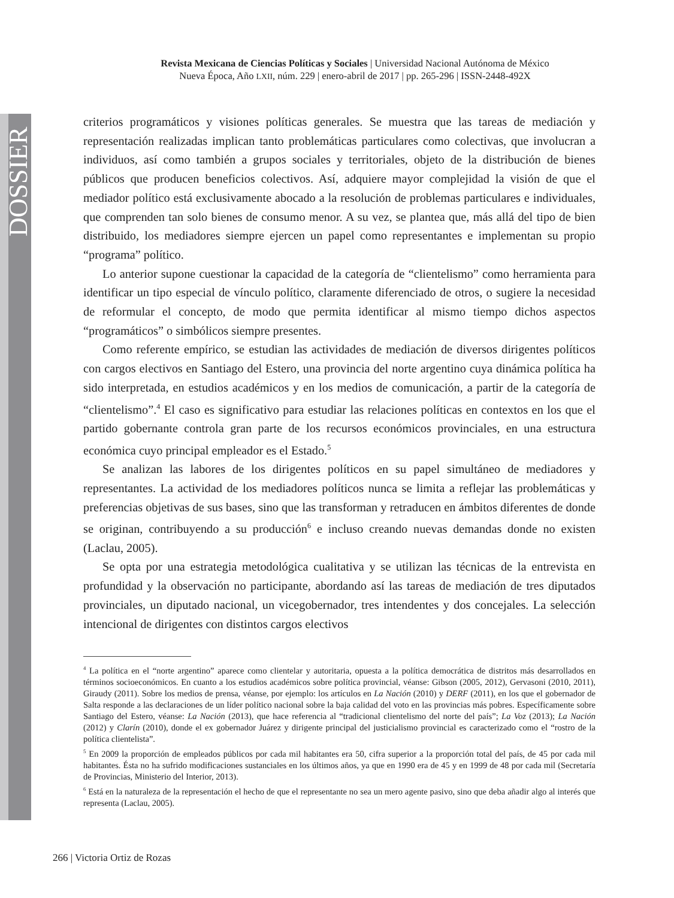DOSSIER
Revista Mexicana de Ciencias Políticas y Sociales | Universidad Nacional Autónoma de México
Nueva Época, Año LXII, núm. 229 | enero-abril de 2017 | pp. 265-296 | ISSN-2448-492X
criterios programáticos y visiones políticas generales. Se muestra que las tareas de mediación y representación realizadas implican tanto problemáticas particulares como colectivas, que involucran a individuos, así como también a grupos sociales y territoriales, objeto de la distribución de bienes públicos que producen beneficios colectivos. Así, adquiere mayor complejidad la visión de que el mediador político está exclusivamente abocado a la resolución de problemas particulares e individuales, que comprenden tan solo bienes de consumo menor. A su vez, se plantea que, más allá del tipo de bien distribuido, los mediadores siempre ejercen un papel como representantes e implementan su propio “programa” político.
Lo anterior supone cuestionar la capacidad de la categoría de “clientelismo” como herramienta para identificar un tipo especial de vínculo político, claramente diferenciado de otros, o sugiere la necesidad de reformular el concepto, de modo que permita identificar al mismo tiempo dichos aspectos “programáticos” o simbólicos siempre presentes.
Como referente empírico, se estudian las actividades de mediación de diversos dirigentes políticos con cargos electivos en Santiago del Estero, una provincia del norte argentino cuya dinámica política ha sido interpretada, en estudios académicos y en los medios de comunicación, a partir de la categoría de “clientelismo”.<sup>4</sup> El caso es significativo para estudiar las relaciones políticas en contextos en los que el partido gobernante controla gran parte de los recursos económicos provinciales, en una estructura económica cuyo principal empleador es el Estado.<sup>5</sup>
Se analizan las labores de los dirigentes políticos en su papel simultáneo de mediadores y representantes. La actividad de los mediadores políticos nunca se limita a reflejar las problemáticas y preferencias objetivas de sus bases, sino que las transforman y retraducen en ámbitos diferentes de donde se originan, contribuyendo a su producción<sup>6</sup> e incluso creando nuevas demandas donde no existen (Laclau, 2005).
Se opta por una estrategia metodológica cualitativa y se utilizan las técnicas de la entrevista en profundidad y la observación no participante, abordando así las tareas de mediación de tres diputados provinciales, un diputado nacional, un vicegobernador, tres intendentes y dos concejales. La selección intencional de dirigentes con distintos cargos electivos
<sup>4</sup> La política en el “norte argentino” aparece como clientelar y autoritaria, opuesta a la política democrática de distritos más desarrollados en términos socioeconómicos. En cuanto a los estudios académicos sobre política provincial, véanse: Gibson (2005, 2012), Gervasoni (2010, 2011), Giraudy (2011). Sobre los medios de prensa, véanse, por ejemplo: los artículos en La Nación (2010) y DERF (2011), en los que el gobernador de Salta responde a las declaraciones de un líder político nacional sobre la baja calidad del voto en las provincias más pobres. Específicamente sobre Santiago del Estero, véanse: La Nación (2013), que hace referencia al “tradicional clientelismo del norte del país”; La Voz (2013); La Nación (2012) y Clarín (2010), donde el ex gobernador Juárez y dirigente principal del justicialismo provincial es caracterizado como el “rostro de la política clientelista”.
<sup>5</sup> En 2009 la proporción de empleados públicos por cada mil habitantes era 50, cifra superior a la proporción total del país, de 45 por cada mil habitantes. Ésta no ha sufrido modificaciones sustanciales en los últimos años, ya que en 1990 era de 45 y en 1999 de 48 por cada mil (Secretaría de Provincias, Ministerio del Interior, 2013).
<sup>6</sup> Está en la naturaleza de la representación el hecho de que el representante no sea un mero agente pasivo, sino que deba añadir algo al interés que representa (Laclau, 2005).
266 | Victoria Ortiz de Rozas